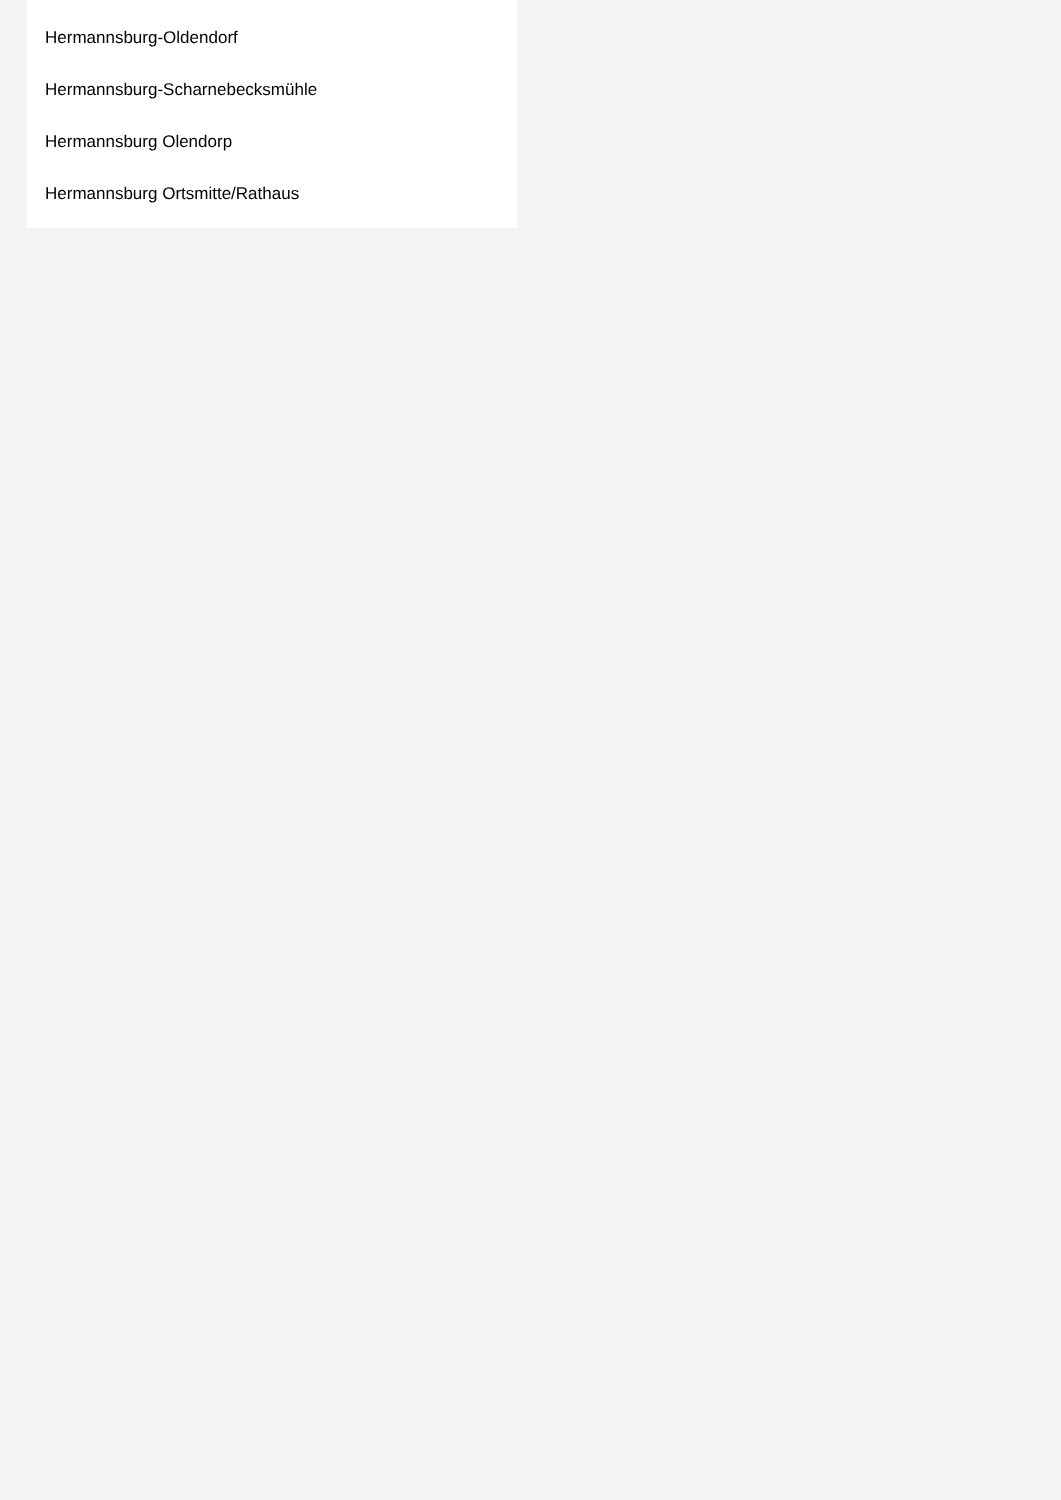Hermannsburg-Oldendorf
Hermannsburg-Scharnebecksmühle
Hermannsburg Olendorp
Hermannsburg Ortsmitte/Rathaus